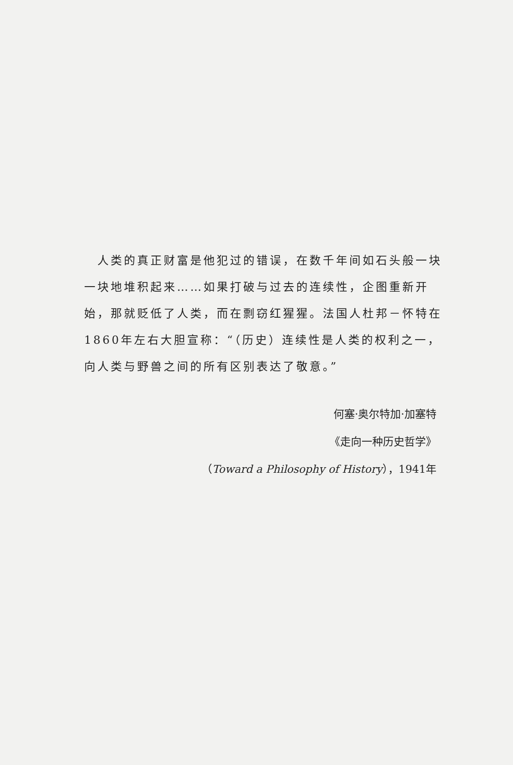人类的真正财富是他犯过的错误，在数千年间如石头般一块一块地堆积起来……如果打破与过去的连续性，企图重新开始，那就贬低了人类，而在剽窃红猩猩。法国人杜邦－怀特在1860年左右大胆宣称：“（历史）连续性是人类的权利之一，向人类与野兽之间的所有区别表达了敬意。”
何塞·奥尔特加·加塞特
《走向一种历史哲学》
（Toward a Philosophy of History），1941年